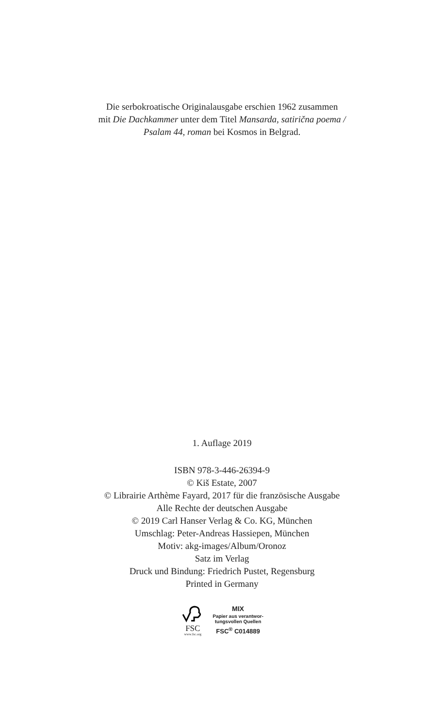Die serbokroatische Originalausgabe erschien 1962 zusammen
mit Die Dachkammer unter dem Titel Mansarda, satirična poema /
Psalam 44, roman bei Kosmos in Belgrad.
1. Auflage 2019
ISBN 978-3-446-26394-9
© Kiš Estate, 2007
© Librairie Arthème Fayard, 2017 für die französische Ausgabe
Alle Rechte der deutschen Ausgabe
© 2019 Carl Hanser Verlag & Co. KG, München
Umschlag: Peter-Andreas Hassiepen, München
Motiv: akg-images/Album/Oronoz
Satz im Verlag
Druck und Bindung: Friedrich Pustet, Regensburg
Printed in Germany
FSC
www.fsc.org
MIX
Papier aus verantwor-
tungsvollen Quellen
FSC<sup>®</sup> C014889